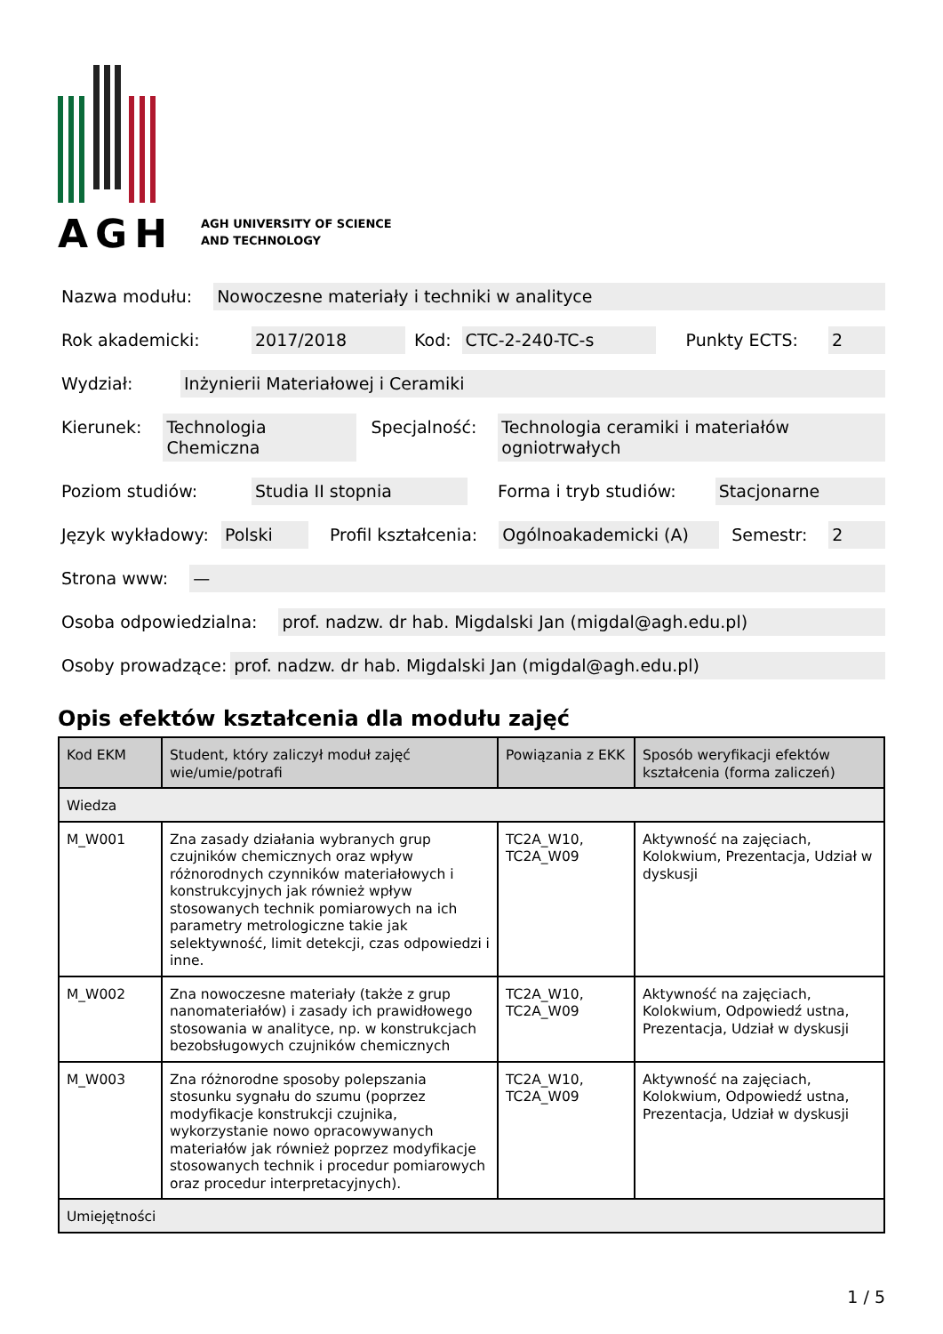AGH
AGH UNIVERSITY OF SCIENCE
AND TECHNOLOGY
Nazwa modułu: Nowoczesne materiały i techniki w analityce
Rok akademicki: 2017/2018 Kod: CTC-2-240-TC-s Punkty ECTS: 2
Wydział: Inżynierii Materiałowej i Ceramiki
Kierunek: Technologia Chemiczna Specjalność: Technologia ceramiki i materiałów ogniotrwałych
Poziom studiów: Studia II stopnia Forma i tryb studiów: Stacjonarne
Język wykładowy: Polski Profil kształcenia: Ogólnoakademicki (A) Semestr: 2
Strona www: —
Osoba odpowiedzialna: prof. nadzw. dr hab. Migdalski Jan (migdal@agh.edu.pl)
Osoby prowadzące: prof. nadzw. dr hab. Migdalski Jan (migdal@agh.edu.pl)
Opis efektów kształcenia dla modułu zajęć
| Kod EKM | Student, który zaliczył moduł zajęć wie/umie/potrafi | Powiązania z EKK | Sposób weryfikacji efektów kształcenia (forma zaliczeń) |
| --- | --- | --- | --- |
| Wiedza | | | |
| M_W001 | Zna zasady działania wybranych grup czujników chemicznych oraz wpływ różnorodnych czynników materiałowych i konstrukcyjnych jak również wpływ stosowanych technik pomiarowych na ich parametry metrologiczne takie jak selektywność, limit detekcji, czas odpowiedzi i inne. | TC2A_W10, TC2A_W09 | Aktywność na zajęciach, Kolokwium, Prezentacja, Udział w dyskusji |
| M_W002 | Zna nowoczesne materiały (także z grup nanomateriałów) i zasady ich prawidłowego stosowania w analityce, np. w konstrukcjach bezobsługowych czujników chemicznych | TC2A_W10, TC2A_W09 | Aktywność na zajęciach, Kolokwium, Odpowiedź ustna, Prezentacja, Udział w dyskusji |
| M_W003 | Zna różnorodne sposoby polepszania stosunku sygnału do szumu (poprzez modyfikacje konstrukcji czujnika, wykorzystanie nowo opracowywanych materiałów jak również poprzez modyfikacje stosowanych technik i procedur pomiarowych oraz procedur interpretacyjnych). | TC2A_W10, TC2A_W09 | Aktywność na zajęciach, Kolokwium, Odpowiedź ustna, Prezentacja, Udział w dyskusji |
| Umiejętności | | | |
1 / 5